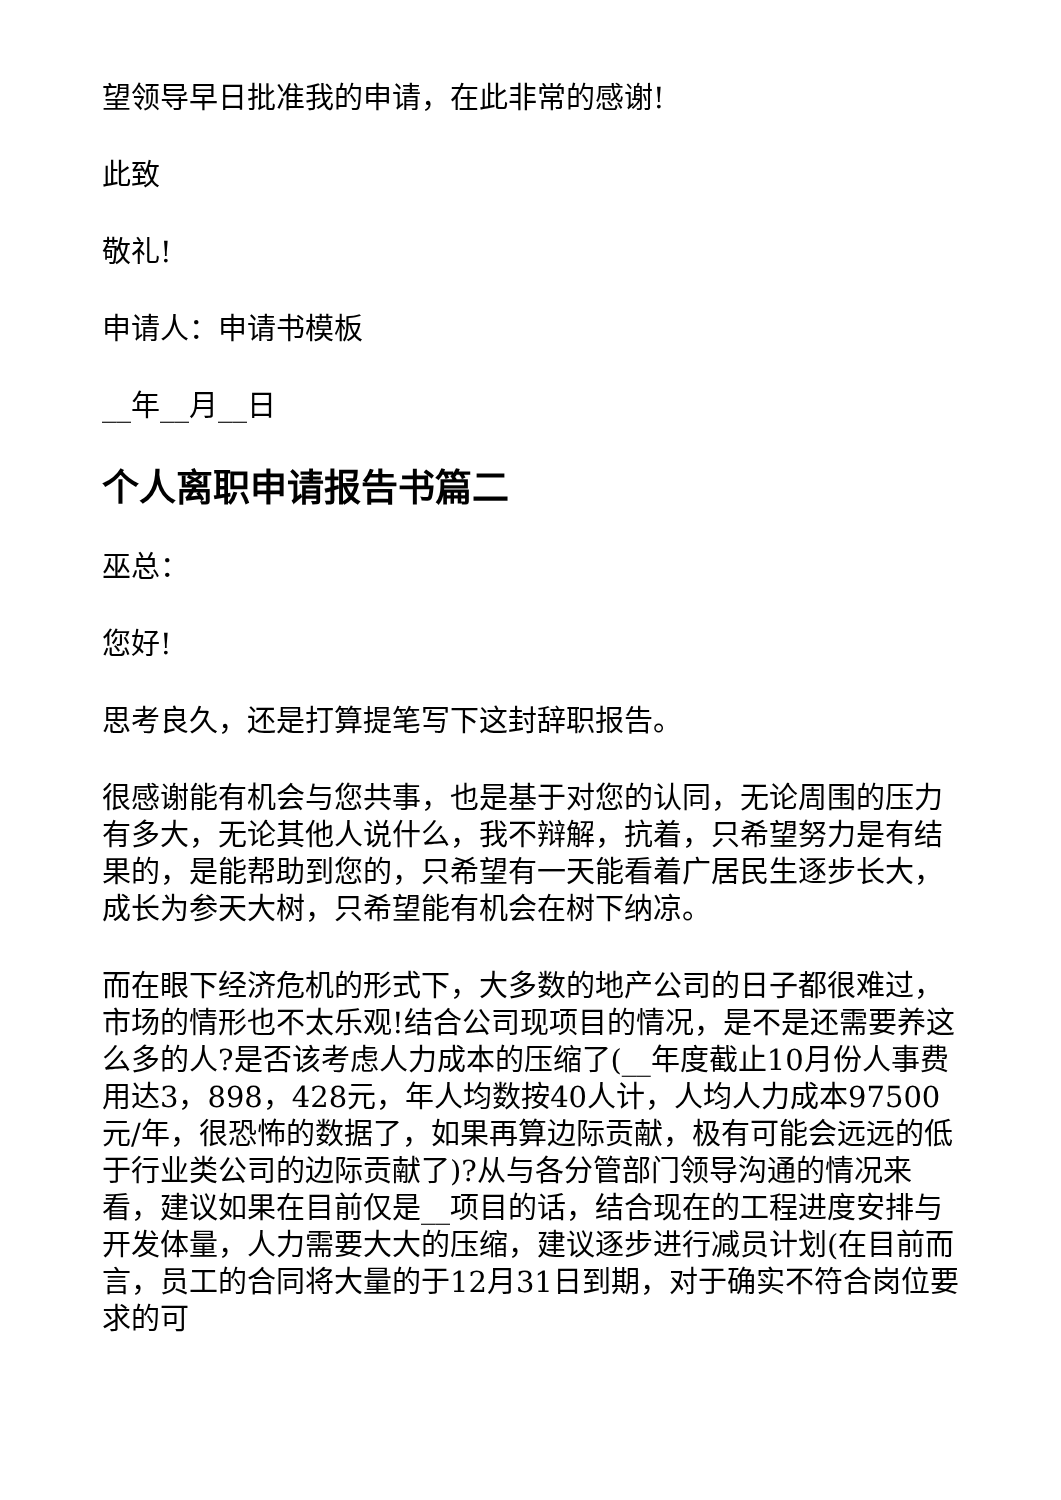望领导早日批准我的申请，在此非常的感谢!
此致
敬礼!
申请人：申请书模板
__年__月__日
个人离职申请报告书篇二
巫总：
您好!
思考良久，还是打算提笔写下这封辞职报告。
很感谢能有机会与您共事，也是基于对您的认同，无论周围的压力有多大，无论其他人说什么，我不辩解，抗着，只希望努力是有结果的，是能帮助到您的，只希望有一天能看着广居民生逐步长大，成长为参天大树，只希望能有机会在树下纳凉。
而在眼下经济危机的形式下，大多数的地产公司的日子都很难过，市场的情形也不太乐观!结合公司现项目的情况，是不是还需要养这么多的人?是否该考虑人力成本的压缩了(__年度截止10月份人事费用达3，898，428元，年人均数按40人计，人均人力成本97500元/年，很恐怖的数据了，如果再算边际贡献，极有可能会远远的低于行业类公司的边际贡献了)?从与各分管部门领导沟通的情况来看，建议如果在目前仅是__项目的话，结合现在的工程进度安排与开发体量，人力需要大大的压缩，建议逐步进行减员计划(在目前而言，员工的合同将大量的于12月31日到期，对于确实不符合岗位要求的可